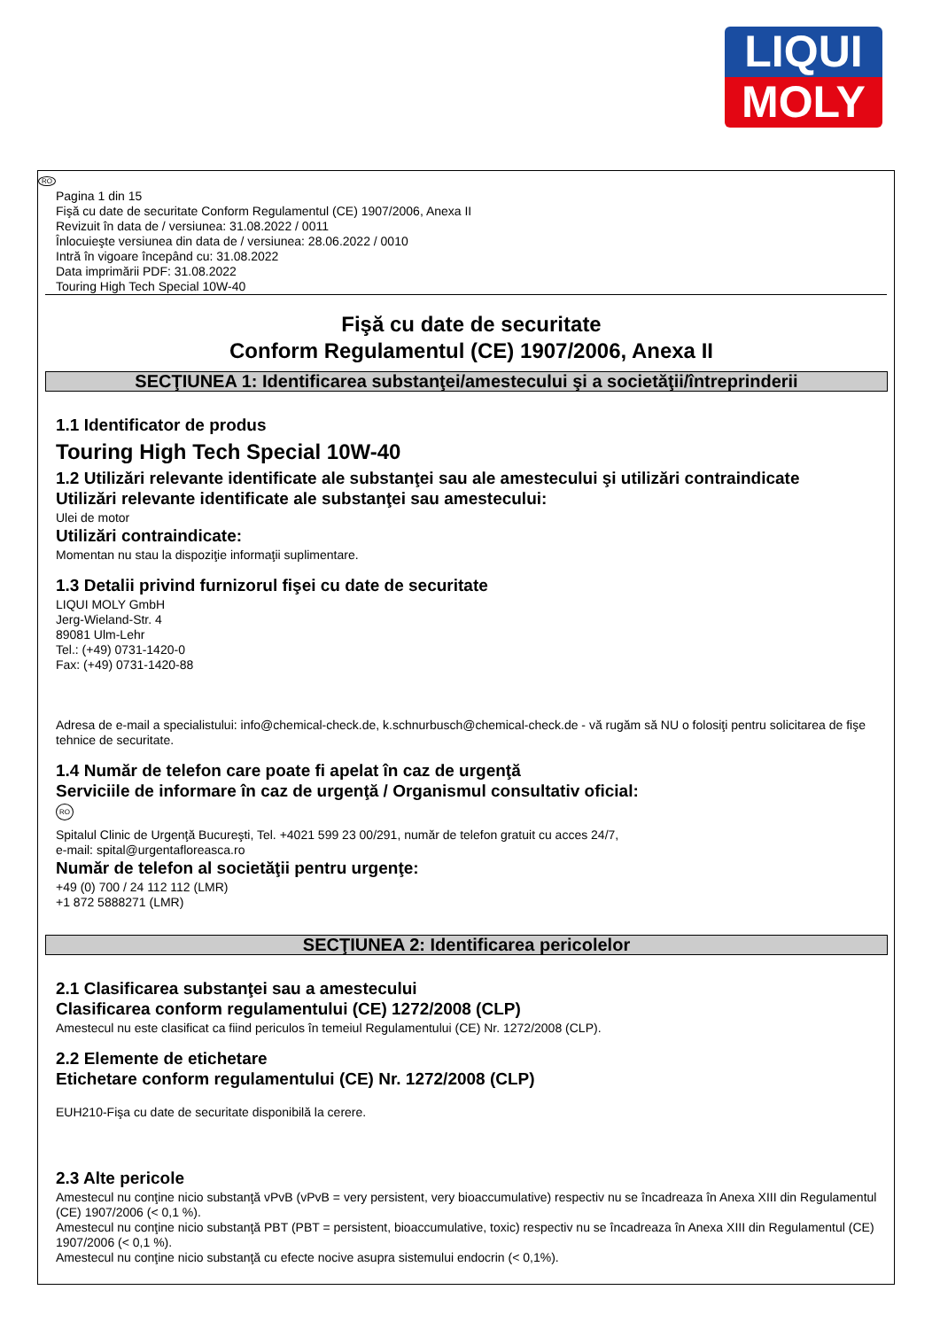LIQUI
MOLY
RO
Pagina 1 din 15
Fişă cu date de securitate Conform Regulamentul (CE) 1907/2006, Anexa II
Revizuit în data de / versiunea: 31.08.2022 / 0011
Înlocuieşte versiunea din data de / versiunea: 28.06.2022 / 0010
Intră în vigoare începând cu: 31.08.2022
Data imprimării PDF: 31.08.2022
Touring High Tech Special 10W-40
Fişă cu date de securitate
Conform Regulamentul (CE) 1907/2006, Anexa II
SECŢIUNEA 1: Identificarea substanţei/amestecului şi a societăţii/întreprinderii
1.1 Identificator de produs
Touring High Tech Special 10W-40
1.2 Utilizări relevante identificate ale substanţei sau ale amestecului şi utilizări contraindicate
Utilizări relevante identificate ale substanţei sau amestecului:
Ulei de motor
Utilizări contraindicate:
Momentan nu stau la dispoziţie informaţii suplimentare.
1.3 Detalii privind furnizorul fişei cu date de securitate
LIQUI MOLY GmbH
Jerg-Wieland-Str. 4
89081 Ulm-Lehr
Tel.: (+49) 0731-1420-0
Fax: (+49) 0731-1420-88
Adresa de e-mail a specialistului: info@chemical-check.de, k.schnurbusch@chemical-check.de - vă rugăm să NU o folosiţi pentru solicitarea de fişe tehnice de securitate.
1.4 Număr de telefon care poate fi apelat în caz de urgenţă
Serviciile de informare în caz de urgenţă / Organismul consultativ oficial:
RO
Spitalul Clinic de Urgenţă Bucureşti, Tel. +4021 599 23 00/291, număr de telefon gratuit cu acces 24/7,
e-mail: spital@urgentafloreasca.ro
Număr de telefon al societăţii pentru urgenţe:
+49 (0) 700 / 24 112 112 (LMR)
+1 872 5888271 (LMR)
SECŢIUNEA 2: Identificarea pericolelor
2.1 Clasificarea substanţei sau a amestecului
Clasificarea conform regulamentului (CE) 1272/2008 (CLP)
Amestecul nu este clasificat ca fiind periculos în temeiul Regulamentului (CE) Nr. 1272/2008 (CLP).
2.2 Elemente de etichetare
Etichetare conform regulamentului (CE) Nr. 1272/2008 (CLP)
EUH210-Fişa cu date de securitate disponibilă la cerere.
2.3 Alte pericole
Amestecul nu conţine nicio substanţă vPvB (vPvB = very persistent, very bioaccumulative) respectiv nu se încadreaza în Anexa XIII din Regulamentul (CE) 1907/2006 (< 0,1 %).
Amestecul nu conţine nicio substanţă PBT (PBT = persistent, bioaccumulative, toxic) respectiv nu se încadreaza în Anexa XIII din Regulamentul (CE) 1907/2006 (< 0,1 %).
Amestecul nu conţine nicio substanţă cu efecte nocive asupra sistemului endocrin (< 0,1%).